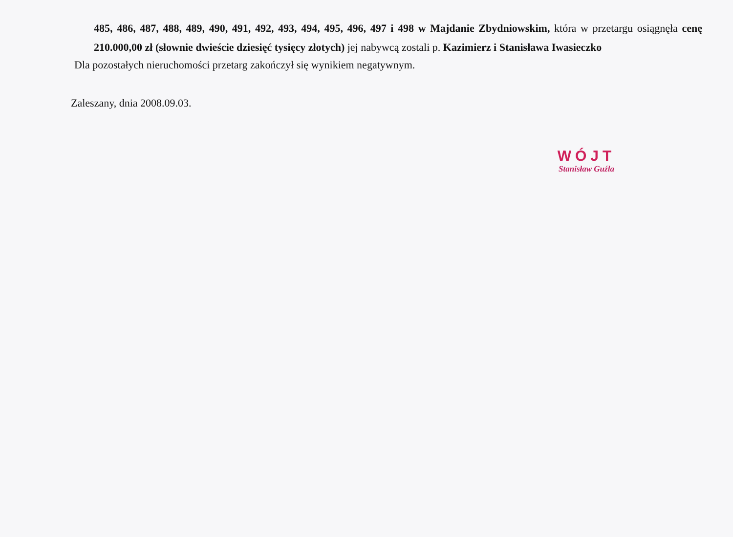485, 486, 487, 488, 489, 490, 491, 492, 493, 494, 495, 496, 497 i 498 w Majdanie Zbydniowskim, która w przetargu osiągnęła cenę 210.000,00 zł (słownie dwieście dziesięć tysięcy złotych) jej nabywcą zostali p. Kazimierz i Stanisława Iwasieczko
Dla pozostałych nieruchomości przetarg zakończył się wynikiem negatywnym.
Zaleszany, dnia 2008.09.03.
WÓJT
Stanisław Guźla